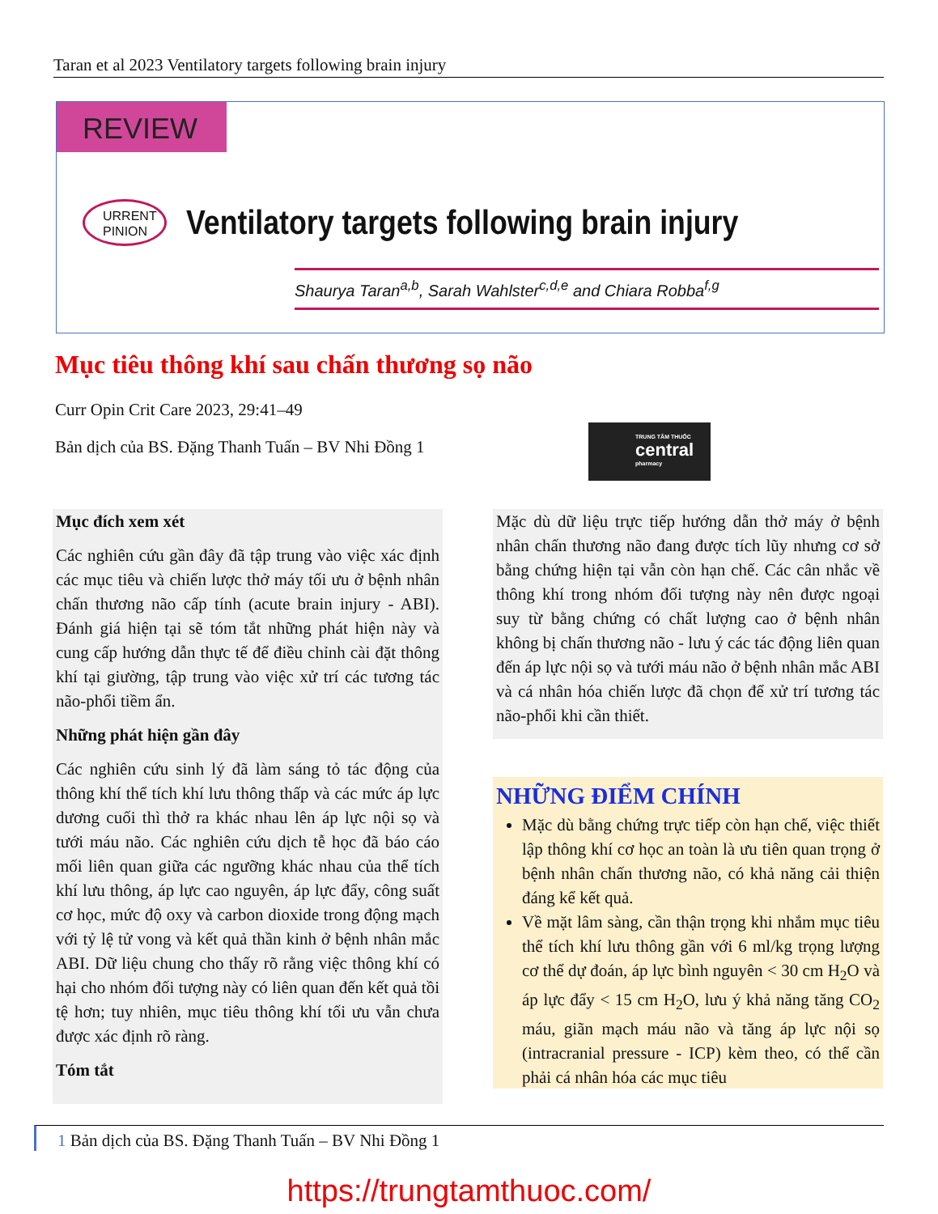Taran et al 2023 Ventilatory targets following brain injury
REVIEW
URRENT
PINION
Ventilatory targets following brain injury
Shaurya Taran<sup>a,b</sup>, Sarah Wahlster<sup>c,d,e</sup> and Chiara Robba<sup>f,g</sup>
Mục tiêu thông khí sau chấn thương sọ não
Curr Opin Crit Care 2023, 29:41–49
Bản dịch của BS. Đặng Thanh Tuấn – BV Nhi Đồng 1
TRUNG TÂM THUỐC
central
pharmacy
Mục đích xem xét
Các nghiên cứu gần đây đã tập trung vào việc xác định các mục tiêu và chiến lược thở máy tối ưu ở bệnh nhân chấn thương não cấp tính (acute brain injury - ABI). Đánh giá hiện tại sẽ tóm tắt những phát hiện này và cung cấp hướng dẫn thực tế để điều chỉnh cài đặt thông khí tại giường, tập trung vào việc xử trí các tương tác não-phổi tiềm ẩn.
Những phát hiện gần đây
Các nghiên cứu sinh lý đã làm sáng tỏ tác động của thông khí thể tích khí lưu thông thấp và các mức áp lực dương cuối thì thở ra khác nhau lên áp lực nội sọ và tưới máu não. Các nghiên cứu dịch tễ học đã báo cáo mối liên quan giữa các ngưỡng khác nhau của thể tích khí lưu thông, áp lực cao nguyên, áp lực đẩy, công suất cơ học, mức độ oxy và carbon dioxide trong động mạch với tỷ lệ tử vong và kết quả thần kinh ở bệnh nhân mắc ABI. Dữ liệu chung cho thấy rõ rằng việc thông khí có hại cho nhóm đối tượng này có liên quan đến kết quả tồi tệ hơn; tuy nhiên, mục tiêu thông khí tối ưu vẫn chưa được xác định rõ ràng.
Tóm tắt
Mặc dù dữ liệu trực tiếp hướng dẫn thở máy ở bệnh nhân chấn thương não đang được tích lũy nhưng cơ sở bằng chứng hiện tại vẫn còn hạn chế. Các cân nhắc về thông khí trong nhóm đối tượng này nên được ngoại suy từ bằng chứng có chất lượng cao ở bệnh nhân không bị chấn thương não - lưu ý các tác động liên quan đến áp lực nội sọ và tưới máu não ở bệnh nhân mắc ABI và cá nhân hóa chiến lược đã chọn để xử trí tương tác não-phổi khi cần thiết.
NHỮNG ĐIỂM CHÍNH
Mặc dù bằng chứng trực tiếp còn hạn chế, việc thiết lập thông khí cơ học an toàn là ưu tiên quan trọng ở bệnh nhân chấn thương não, có khả năng cải thiện đáng kể kết quả.
Về mặt lâm sàng, cần thận trọng khi nhắm mục tiêu thể tích khí lưu thông gần với 6 ml/kg trọng lượng cơ thể dự đoán, áp lực bình nguyên < 30 cm H<sub>2</sub>O và áp lực đẩy < 15 cm H<sub>2</sub>O, lưu ý khả năng tăng CO<sub>2</sub> máu, giãn mạch máu não và tăng áp lực nội sọ (intracranial pressure - ICP) kèm theo, có thể cần phải cá nhân hóa các mục tiêu
1 Bản dịch của BS. Đặng Thanh Tuấn – BV Nhi Đồng 1
https://trungtamthuoc.com/